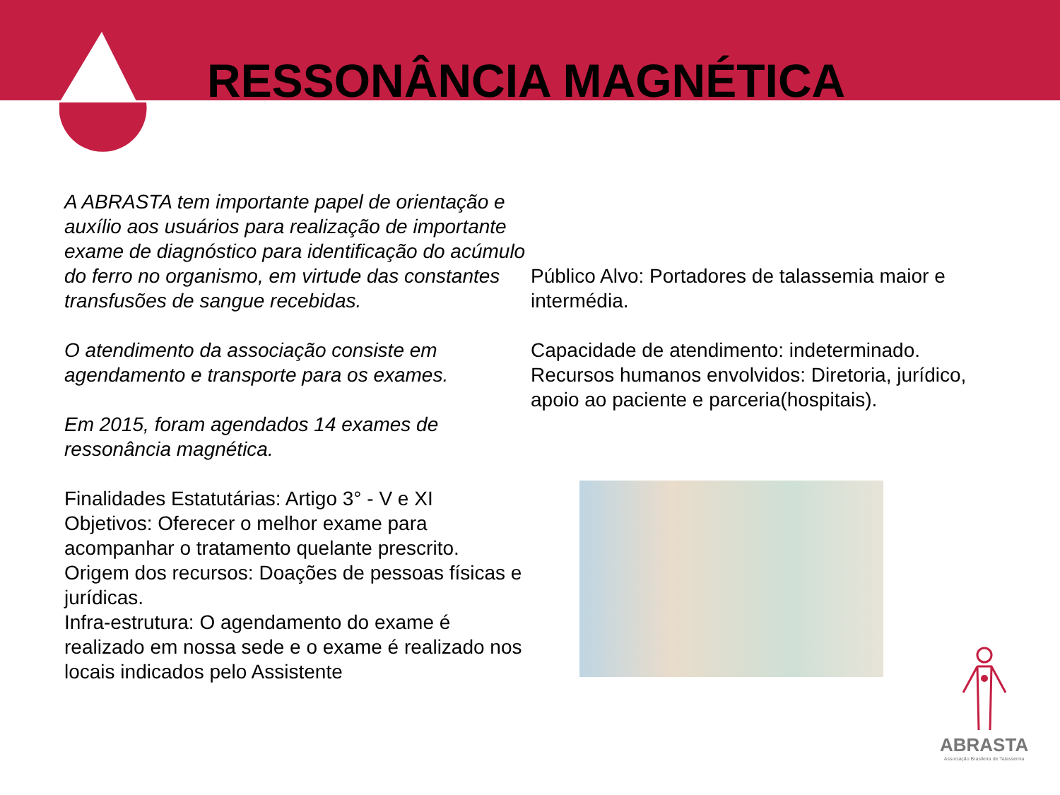RESSONÂNCIA MAGNÉTICA
A ABRASTA tem importante papel de orientação e auxílio aos usuários para realização de importante exame de diagnóstico para identificação do acúmulo do ferro no organismo, em virtude das constantes transfusões de sangue recebidas.
O atendimento da associação consiste em agendamento e transporte para os exames.
Em 2015, foram agendados 14 exames de ressonância magnética.
Finalidades Estatutárias: Artigo 3° - V e XI
Objetivos: Oferecer o melhor exame para acompanhar o tratamento quelante prescrito.
Origem dos recursos: Doações de pessoas físicas e jurídicas.
Infra-estrutura: O agendamento do exame é realizado em nossa sede e o exame é realizado nos locais indicados pelo Assistente
Público Alvo: Portadores de talassemia maior e intermédia.
Capacidade de atendimento: indeterminado.
Recursos humanos envolvidos: Diretoria, jurídico, apoio ao paciente e parceria(hospitais).
ABRASTA
Associação Brasileira de Talassemia